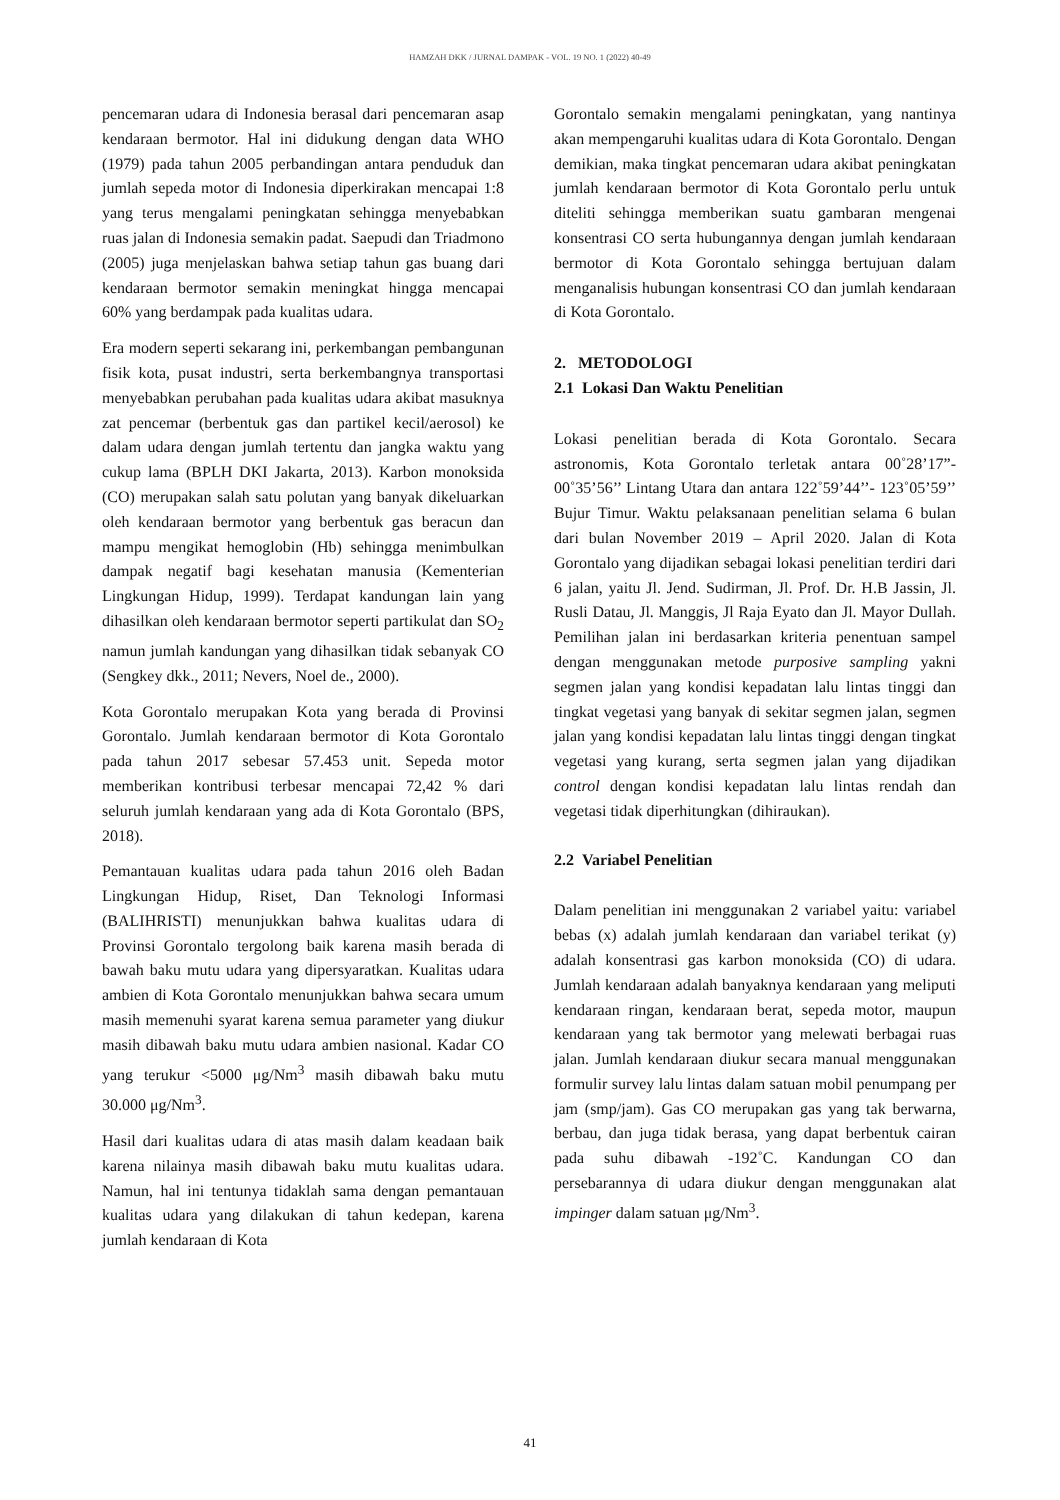HAMZAH DKK / JURNAL DAMPAK - VOL. 19 NO. 1 (2022) 40-49
pencemaran udara di Indonesia berasal dari pencemaran asap kendaraan bermotor. Hal ini didukung dengan data WHO (1979) pada tahun 2005 perbandingan antara penduduk dan jumlah sepeda motor di Indonesia diperkirakan mencapai 1:8 yang terus mengalami peningkatan sehingga menyebabkan ruas jalan di Indonesia semakin padat. Saepudi dan Triadmono (2005) juga menjelaskan bahwa setiap tahun gas buang dari kendaraan bermotor semakin meningkat hingga mencapai 60% yang berdampak pada kualitas udara.
Era modern seperti sekarang ini, perkembangan pembangunan fisik kota, pusat industri, serta berkembangnya transportasi menyebabkan perubahan pada kualitas udara akibat masuknya zat pencemar (berbentuk gas dan partikel kecil/aerosol) ke dalam udara dengan jumlah tertentu dan jangka waktu yang cukup lama (BPLH DKI Jakarta, 2013). Karbon monoksida (CO) merupakan salah satu polutan yang banyak dikeluarkan oleh kendaraan bermotor yang berbentuk gas beracun dan mampu mengikat hemoglobin (Hb) sehingga menimbulkan dampak negatif bagi kesehatan manusia (Kementerian Lingkungan Hidup, 1999). Terdapat kandungan lain yang dihasilkan oleh kendaraan bermotor seperti partikulat dan SO<sub>2</sub> namun jumlah kandungan yang dihasilkan tidak sebanyak CO (Sengkey dkk., 2011; Nevers, Noel de., 2000).
Kota Gorontalo merupakan Kota yang berada di Provinsi Gorontalo. Jumlah kendaraan bermotor di Kota Gorontalo pada tahun 2017 sebesar 57.453 unit. Sepeda motor memberikan kontribusi terbesar mencapai 72,42 % dari seluruh jumlah kendaraan yang ada di Kota Gorontalo (BPS, 2018).
Pemantauan kualitas udara pada tahun 2016 oleh Badan Lingkungan Hidup, Riset, Dan Teknologi Informasi (BALIHRISTI) menunjukkan bahwa kualitas udara di Provinsi Gorontalo tergolong baik karena masih berada di bawah baku mutu udara yang dipersyaratkan. Kualitas udara ambien di Kota Gorontalo menunjukkan bahwa secara umum masih memenuhi syarat karena semua parameter yang diukur masih dibawah baku mutu udara ambien nasional. Kadar CO yang terukur <5000 μg/Nm<sup>3</sup> masih dibawah baku mutu 30.000 μg/Nm<sup>3</sup>.
Hasil dari kualitas udara di atas masih dalam keadaan baik karena nilainya masih dibawah baku mutu kualitas udara. Namun, hal ini tentunya tidaklah sama dengan pemantauan kualitas udara yang dilakukan di tahun kedepan, karena jumlah kendaraan di Kota
Gorontalo semakin mengalami peningkatan, yang nantinya akan mempengaruhi kualitas udara di Kota Gorontalo. Dengan demikian, maka tingkat pencemaran udara akibat peningkatan jumlah kendaraan bermotor di Kota Gorontalo perlu untuk diteliti sehingga memberikan suatu gambaran mengenai konsentrasi CO serta hubungannya dengan jumlah kendaraan bermotor di Kota Gorontalo sehingga bertujuan dalam menganalisis hubungan konsentrasi CO dan jumlah kendaraan di Kota Gorontalo.
2. METODOLOGI
2.1 Lokasi Dan Waktu Penelitian
Lokasi penelitian berada di Kota Gorontalo. Secara astronomis, Kota Gorontalo terletak antara 00˚28’17”- 00˚35’56’’ Lintang Utara dan antara 122˚59’44’’- 123˚05’59’’ Bujur Timur. Waktu pelaksanaan penelitian selama 6 bulan dari bulan November 2019 – April 2020. Jalan di Kota Gorontalo yang dijadikan sebagai lokasi penelitian terdiri dari 6 jalan, yaitu Jl. Jend. Sudirman, Jl. Prof. Dr. H.B Jassin, Jl. Rusli Datau, Jl. Manggis, Jl Raja Eyato dan Jl. Mayor Dullah. Pemilihan jalan ini berdasarkan kriteria penentuan sampel dengan menggunakan metode purposive sampling yakni segmen jalan yang kondisi kepadatan lalu lintas tinggi dan tingkat vegetasi yang banyak di sekitar segmen jalan, segmen jalan yang kondisi kepadatan lalu lintas tinggi dengan tingkat vegetasi yang kurang, serta segmen jalan yang dijadikan control dengan kondisi kepadatan lalu lintas rendah dan vegetasi tidak diperhitungkan (dihiraukan).
2.2 Variabel Penelitian
Dalam penelitian ini menggunakan 2 variabel yaitu: variabel bebas (x) adalah jumlah kendaraan dan variabel terikat (y) adalah konsentrasi gas karbon monoksida (CO) di udara. Jumlah kendaraan adalah banyaknya kendaraan yang meliputi kendaraan ringan, kendaraan berat, sepeda motor, maupun kendaraan yang tak bermotor yang melewati berbagai ruas jalan. Jumlah kendaraan diukur secara manual menggunakan formulir survey lalu lintas dalam satuan mobil penumpang per jam (smp/jam). Gas CO merupakan gas yang tak berwarna, berbau, dan juga tidak berasa, yang dapat berbentuk cairan pada suhu dibawah -192˚C. Kandungan CO dan persebarannya di udara diukur dengan menggunakan alat impinger dalam satuan μg/Nm<sup>3</sup>.
41